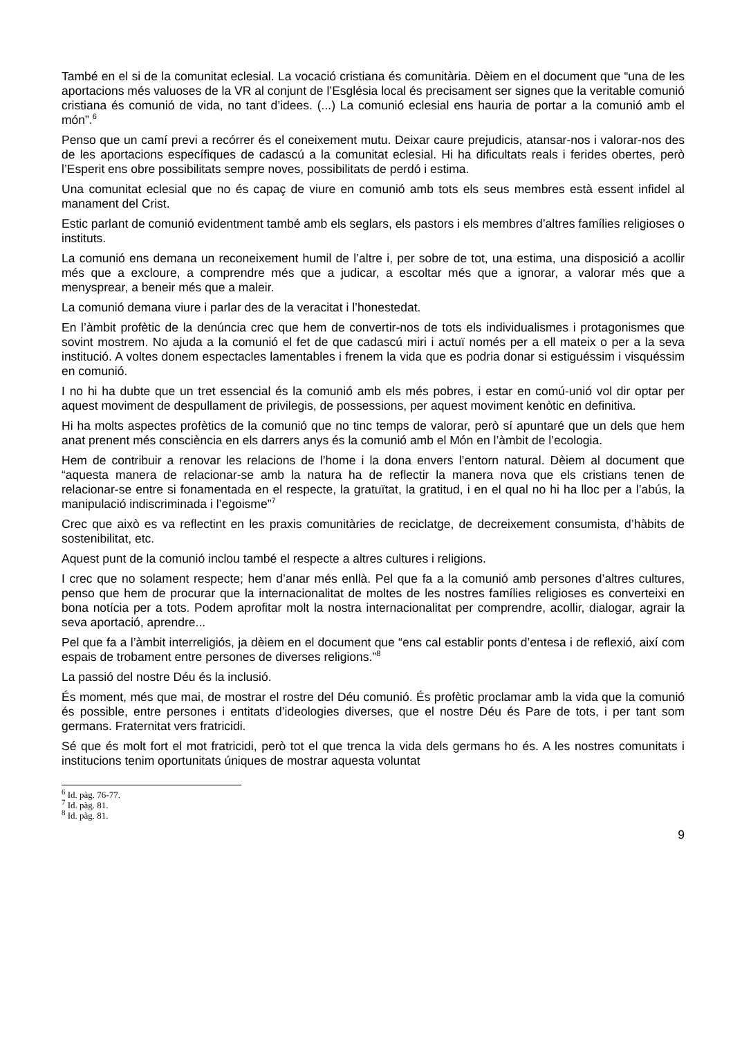També en el si de la comunitat eclesial. La vocació cristiana és comunitària. Dèiem en el document que “una de les aportacions més valuoses de la VR al conjunt de l’Església local és precisament ser signes que la veritable comunió cristiana és comunió de vida, no tant d’idees. (...) La comunió eclesial ens hauria de portar a la comunió amb el món”.<sup>6</sup>
Penso que un camí previ a recórrer és el coneixement mutu. Deixar caure prejudicis, atansar-nos i valorar-nos des de les aportacions específiques de cadascú a la comunitat eclesial. Hi ha dificultats reals i ferides obertes, però l’Esperit ens obre possibilitats sempre noves, possibilitats de perdó i estima.
Una comunitat eclesial que no és capaç de viure en comunió amb tots els seus membres està essent infidel al manament del Crist.
Estic parlant de comunió evidentment també amb els seglars, els pastors i els membres d’altres famílies religioses o instituts.
La comunió ens demana un reconeixement humil de l’altre i, per sobre de tot, una estima, una disposició a acollir més que a excloure, a comprendre més que a judicar, a escoltar més que a ignorar, a valorar més que a menysprear, a beneir més que a maleir.
La comunió demana viure i parlar des de la veracitat i l’honestedat.
En l’àmbit profètic de la denúncia crec que hem de convertir-nos de tots els individualismes i protagonismes que sovint mostrem. No ajuda a la comunió el fet de que cadascú miri i actuï només per a ell mateix o per a la seva institució. A voltes donem espectacles lamentables i frenem la vida que es podria donar si estiguéssim i visquéssim en comunió.
I no hi ha dubte que un tret essencial és la comunió amb els més pobres, i estar en comú-unió vol dir optar per aquest moviment de despullament de privilegis, de possessions, per aquest moviment kenòtic en definitiva.
Hi ha molts aspectes profètics de la comunió que no tinc temps de valorar, però sí apuntaré que un dels que hem anat prenent més consciència en els darrers anys és la comunió amb el Món en l’àmbit de l’ecologia.
Hem de contribuir a renovar les relacions de l’home i la dona envers l’entorn natural. Dèiem al document que “aquesta manera de relacionar-se amb la natura ha de reflectir la manera nova que els cristians tenen de relacionar-se entre si fonamentada en el respecte, la gratuïtat, la gratitud, i en el qual no hi ha lloc per a l’abús, la manipulació indiscriminada i l’egoisme”<sup>7</sup>
Crec que això es va reflectint en les praxis comunitàries de reciclatge, de decreixement consumista, d’hàbits de sostenibilitat, etc.
Aquest punt de la comunió inclou també el respecte a altres cultures i religions.
I crec que no solament respecte; hem d’anar més enllà. Pel que fa a la comunió amb persones d’altres cultures, penso que hem de procurar que la internacionalitat de moltes de les nostres famílies religioses es converteixi en bona notícia per a tots. Podem aprofitar molt la nostra internacionalitat per comprendre, acollir, dialogar, agrair la seva aportació, aprendre...
Pel que fa a l’àmbit interreligiós, ja dèiem en el document que “ens cal establir ponts d’entesa i de reflexió, així com espais de trobament entre persones de diverses religions.”<sup>8</sup>
La passió del nostre Déu és la inclusió.
És moment, més que mai, de mostrar el rostre del Déu comunió. És profètic proclamar amb la vida que la comunió és possible, entre persones i entitats d’ideologies diverses, que el nostre Déu és Pare de tots, i per tant som germans. Fraternitat vers fratricidi.
Sé que és molt fort el mot fratricidi, però tot el que trenca la vida dels germans ho és. A les nostres comunitats i institucions tenim oportunitats úniques de mostrar aquesta voluntat
<sup>6</sup> Id. pàg. 76-77.
<sup>7</sup> Id. pàg. 81.
<sup>8</sup> Id. pàg. 81.
9